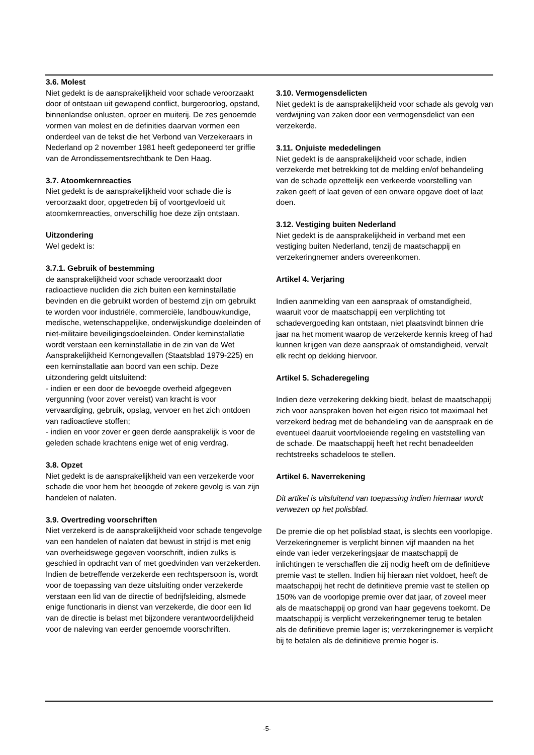3.6. Molest
Niet gedekt is de aansprakelijkheid voor schade veroorzaakt door of ontstaan uit gewapend conflict, burgeroorlog, opstand, binnenlandse onlusten, oproer en muiterij. De zes genoemde vormen van molest en de definities daarvan vormen een onderdeel van de tekst die het Verbond van Verzekeraars in Nederland op 2 november 1981 heeft gedeponeerd ter griffie van de Arrondissementsrechtbank te Den Haag.
3.7. Atoomkernreacties
Niet gedekt is de aansprakelijkheid voor schade die is veroorzaakt door, opgetreden bij of voortgevloeid uit atoomkernreacties, onverschillig hoe deze zijn ontstaan.
Uitzondering
Wel gedekt is:
3.7.1. Gebruik of bestemming
de aansprakelijkheid voor schade veroorzaakt door radioactieve nucliden die zich buiten een kerninstallatie bevinden en die gebruikt worden of bestemd zijn om gebruikt te worden voor industriële, commerciële, landbouwkundige, medische, wetenschappelijke, onderwijskundige doeleinden of niet-militaire beveiligingsdoeleinden. Onder kerninstallatie wordt verstaan een kerninstallatie in de zin van de Wet Aansprakelijkheid Kernongevallen (Staatsblad 1979-225) en een kerninstallatie aan boord van een schip. Deze uitzondering geldt uitsluitend:
- indien er een door de bevoegde overheid afgegeven vergunning (voor zover vereist) van kracht is voor vervaardiging, gebruik, opslag, vervoer en het zich ontdoen van radioactieve stoffen;
- indien en voor zover er geen derde aansprakelijk is voor de geleden schade krachtens enige wet of enig verdrag.
3.8. Opzet
Niet gedekt is de aansprakelijkheid van een verzekerde voor schade die voor hem het beoogde of zekere gevolg is van zijn handelen of nalaten.
3.9. Overtreding voorschriften
Niet verzekerd is de aansprakelijkheid voor schade tengevolge van een handelen of nalaten dat bewust in strijd is met enig van overheidswege gegeven voorschrift, indien zulks is geschied in opdracht van of met goedvinden van verzekerden.
Indien de betreffende verzekerde een rechtspersoon is, wordt voor de toepassing van deze uitsluiting onder verzekerde verstaan een lid van de directie of bedrijfsleiding, alsmede enige functionaris in dienst van verzekerde, die door een lid van de directie is belast met bijzondere verantwoordelijkheid voor de naleving van eerder genoemde voorschriften.
3.10. Vermogensdelicten
Niet gedekt is de aansprakelijkheid voor schade als gevolg van verdwijning van zaken door een vermogensdelict van een verzekerde.
3.11. Onjuiste mededelingen
Niet gedekt is de aansprakelijkheid voor schade, indien verzekerde met betrekking tot de melding en/of behandeling van de schade opzettelijk een verkeerde voorstelling van zaken geeft of laat geven of een onware opgave doet of laat doen.
3.12. Vestiging buiten Nederland
Niet gedekt is de aansprakelijkheid in verband met een vestiging buiten Nederland, tenzij de maatschappij en verzekeringnemer anders overeenkomen.
Artikel 4. Verjaring
Indien aanmelding van een aanspraak of omstandigheid, waaruit voor de maatschappij een verplichting tot schadevergoeding kan ontstaan, niet plaatsvindt binnen drie jaar na het moment waarop de verzekerde kennis kreeg of had kunnen krijgen van deze aanspraak of omstandigheid, vervalt elk recht op dekking hiervoor.
Artikel 5. Schaderegeling
Indien deze verzekering dekking biedt, belast de maatschappij zich voor aanspraken boven het eigen risico tot maximaal het verzekerd bedrag met de behandeling van de aanspraak en de eventueel daaruit voortvloeiende regeling en vaststelling van de schade. De maatschappij heeft het recht benadeelden rechtstreeks schadeloos te stellen.
Artikel 6. Naverrekening
Dit artikel is uitsluitend van toepassing indien hiernaar wordt verwezen op het polisblad.
De premie die op het polisblad staat, is slechts een voorlopige. Verzekeringnemer is verplicht binnen vijf maanden na het einde van ieder verzekeringsjaar de maatschappij de inlichtingen te verschaffen die zij nodig heeft om de definitieve premie vast te stellen. Indien hij hieraan niet voldoet, heeft de maatschappij het recht de definitieve premie vast te stellen op 150% van de voorlopige premie over dat jaar, of zoveel meer als de maatschappij op grond van haar gegevens toekomt. De maatschappij is verplicht verzekeringnemer terug te betalen als de definitieve premie lager is; verzekeringnemer is verplicht bij te betalen als de definitieve premie hoger is.
-5-